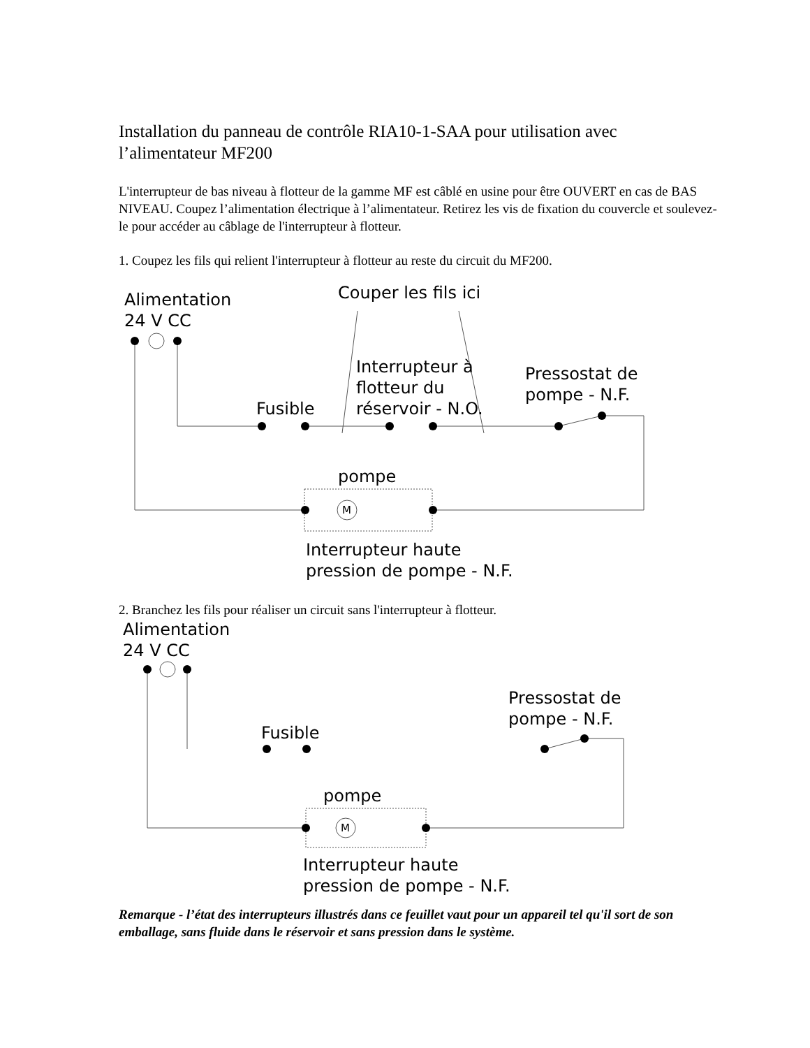Installation du panneau de contrôle RIA10-1-SAA pour utilisation avec l’alimentateur MF200
L'interrupteur de bas niveau à flotteur de la gamme MF est câblé en usine pour être OUVERT en cas de BAS NIVEAU. Coupez l’alimentation électrique à l’alimentateur. Retirez les vis de fixation du couvercle et soulevez-le pour accéder au câblage de l'interrupteur à flotteur.
1. Coupez les fils qui relient l'interrupteur à flotteur au reste du circuit du MF200.
Alimentation
24 V CC
Couper les fils ici
Interrupteur à
flotteur du
réservoir - N.O.
Pressostat de
pompe - N.F.
Fusible
pompe
M
Interrupteur haute
pression de pompe - N.F.
2. Branchez les fils pour réaliser un circuit sans l'interrupteur à flotteur.
Alimentation
24 V CC
Pressostat de
pompe - N.F.
Fusible
pompe
M
Interrupteur haute
pression de pompe - N.F.
Remarque - l’état des interrupteurs illustrés dans ce feuillet vaut pour un appareil tel qu'il sort de son emballage, sans fluide dans le réservoir et sans pression dans le système.